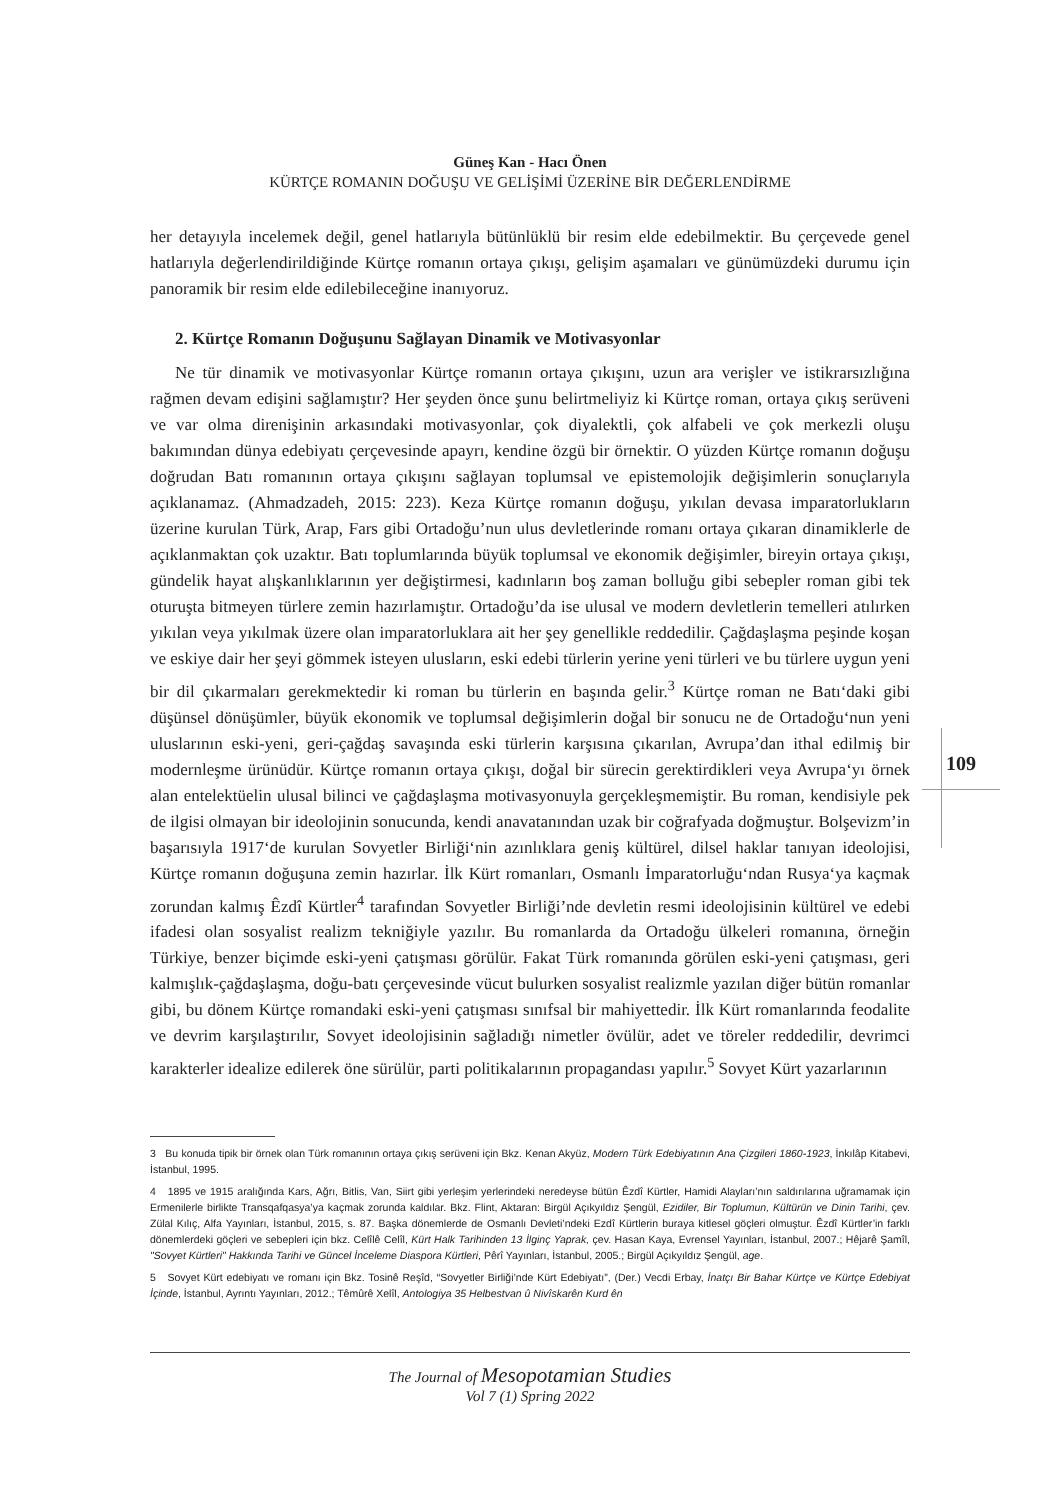Güneş Kan - Hacı Önen
KÜRTÇE ROMANIN DOĞUŞU VE GELİŞİMİ ÜZERİNE BİR DEĞERLENDİRME
her detayıyla incelemek değil, genel hatlarıyla bütünlüklü bir resim elde edebilmektir. Bu çerçevede genel hatlarıyla değerlendirildiğinde Kürtçe romanın ortaya çıkışı, gelişim aşamaları ve günümüzdeki durumu için panoramik bir resim elde edilebileceğine inanıyoruz.
2. Kürtçe Romanın Doğuşunu Sağlayan Dinamik ve Motivasyonlar
Ne tür dinamik ve motivasyonlar Kürtçe romanın ortaya çıkışını, uzun ara verişler ve istikrarsızlığına rağmen devam edişini sağlamıştır? Her şeyden önce şunu belirtmeliyiz ki Kürtçe roman, ortaya çıkış serüveni ve var olma direnişinin arkasındaki motivasyonlar, çok diyalektli, çok alfabeli ve çok merkezli oluşu bakımından dünya edebiyatı çerçevesinde apayrı, kendine özgü bir örnektir. O yüzden Kürtçe romanın doğuşu doğrudan Batı romanının ortaya çıkışını sağlayan toplumsal ve epistemolojik değişimlerin sonuçlarıyla açıklanamaz. (Ahmadzadeh, 2015: 223). Keza Kürtçe romanın doğuşu, yıkılan devasa imparatorlukların üzerine kurulan Türk, Arap, Fars gibi Ortadoğu’nun ulus devletlerinde romanı ortaya çıkaran dinamiklerle de açıklanmaktan çok uzaktır. Batı toplumlarında büyük toplumsal ve ekonomik değişimler, bireyin ortaya çıkışı, gündelik hayat alışkanlıklarının yer değiştirmesi, kadınların boş zaman bolluğu gibi sebepler roman gibi tek oturuşta bitmeyen türlere zemin hazırlamıştır. Ortadoğu’da ise ulusal ve modern devletlerin temelleri atılırken yıkılan veya yıkılmak üzere olan imparatorluklara ait her şey genellikle reddedilir. Çağdaşlaşma peşinde koşan ve eskiye dair her şeyi gömmek isteyen ulusların, eski edebi türlerin yerine yeni türleri ve bu türlere uygun yeni bir dil çıkarmaları gerekmektedir ki roman bu türlerin en başında gelir.<sup>3</sup> Kürtçe roman ne Batı‘daki gibi düşünsel dönüşümler, büyük ekonomik ve toplumsal değişimlerin doğal bir sonucu ne de Ortadoğu‘nun yeni uluslarının eski-yeni, geri-çağdaş savaşında eski türlerin karşısına çıkarılan, Avrupa’dan ithal edilmiş bir modernleşme ürünüdür. Kürtçe romanın ortaya çıkışı, doğal bir sürecin gerektirdikleri veya Avrupa‘yı örnek alan entelektüelin ulusal bilinci ve çağdaşlaşma motivasyonuyla gerçekleşmemiştir. Bu roman, kendisiyle pek de ilgisi olmayan bir ideolojinin sonucunda, kendi anavatanından uzak bir coğrafyada doğmuştur. Bolşevizm’in başarısıyla 1917‘de kurulan Sovyetler Birliği‘nin azınlıklara geniş kültürel, dilsel haklar tanıyan ideolojisi, Kürtçe romanın doğuşuna zemin hazırlar. İlk Kürt romanları, Osmanlı İmparatorluğu‘ndan Rusya‘ya kaçmak zorundan kalmış Êzdî Kürtler<sup>4</sup> tarafından Sovyetler Birliği’nde devletin resmi ideolojisinin kültürel ve edebi ifadesi olan sosyalist realizm tekniğiyle yazılır. Bu romanlarda da Ortadoğu ülkeleri romanına, örneğin Türkiye, benzer biçimde eski-yeni çatışması görülür. Fakat Türk romanında görülen eski-yeni çatışması, geri kalmışlık-çağdaşlaşma, doğu-batı çerçevesinde vücut bulurken sosyalist realizmle yazılan diğer bütün romanlar gibi, bu dönem Kürtçe romandaki eski-yeni çatışması sınıfsal bir mahiyettedir. İlk Kürt romanlarında feodalite ve devrim karşılaştırılır, Sovyet ideolojisinin sağladığı nimetler övülür, adet ve töreler reddedilir, devrimci karakterler idealize edilerek öne sürülür, parti politikalarının propagandası yapılır.<sup>5</sup> Sovyet Kürt yazarlarının
109
3 Bu konuda tipik bir örnek olan Türk romanının ortaya çıkış serüveni için Bkz. Kenan Akyüz, Modern Türk Edebiyatının Ana Çizgileri 1860-1923, İnkılâp Kitabevi, İstanbul, 1995.
4 1895 ve 1915 aralığında Kars, Ağrı, Bitlis, Van, Siirt gibi yerleşim yerlerindeki neredeyse bütün Êzdî Kürtler, Hamidi Alayları’nın saldırılarına uğramamak için Ermenilerle birlikte Transqafqasya’ya kaçmak zorunda kaldılar. Bkz. Flint, Aktaran: Birgül Açıkyıldız Şengül, Ezidiler, Bir Toplumun, Kültürün ve Dinin Tarihi, çev. Zülal Kılıç, Alfa Yayınları, İstanbul, 2015, s. 87. Başka dönemlerde de Osmanlı Devleti’ndeki Ezdî Kürtlerin buraya kitlesel göçleri olmuştur. Êzdî Kürtler’in farklı dönemlerdeki göçleri ve sebepleri için bkz. Celîlê Celîl, Kürt Halk Tarihinden 13 İlginç Yaprak, çev. Hasan Kaya, Evrensel Yayınları, İstanbul, 2007.; Hêjarê Şamîl, "Sovyet Kürtleri" Hakkında Tarihi ve Güncel İnceleme Diaspora Kürtleri, Pêrî Yayınları, İstanbul, 2005.; Birgül Açıkyıldız Şengül, age.
5 Sovyet Kürt edebiyatı ve romanı için Bkz. Tosinê Reşîd, “Sovyetler Birliği’nde Kürt Edebiyatı”, (Der.) Vecdi Erbay, İnatçı Bir Bahar Kürtçe ve Kürtçe Edebiyat İçinde, İstanbul, Ayrıntı Yayınları, 2012.; Têmûrê Xelîl, Antologiya 35 Helbestvan û Nivîskarên Kurd ên
The Journal of Mesopotamian Studies
Vol 7 (1) Spring 2022